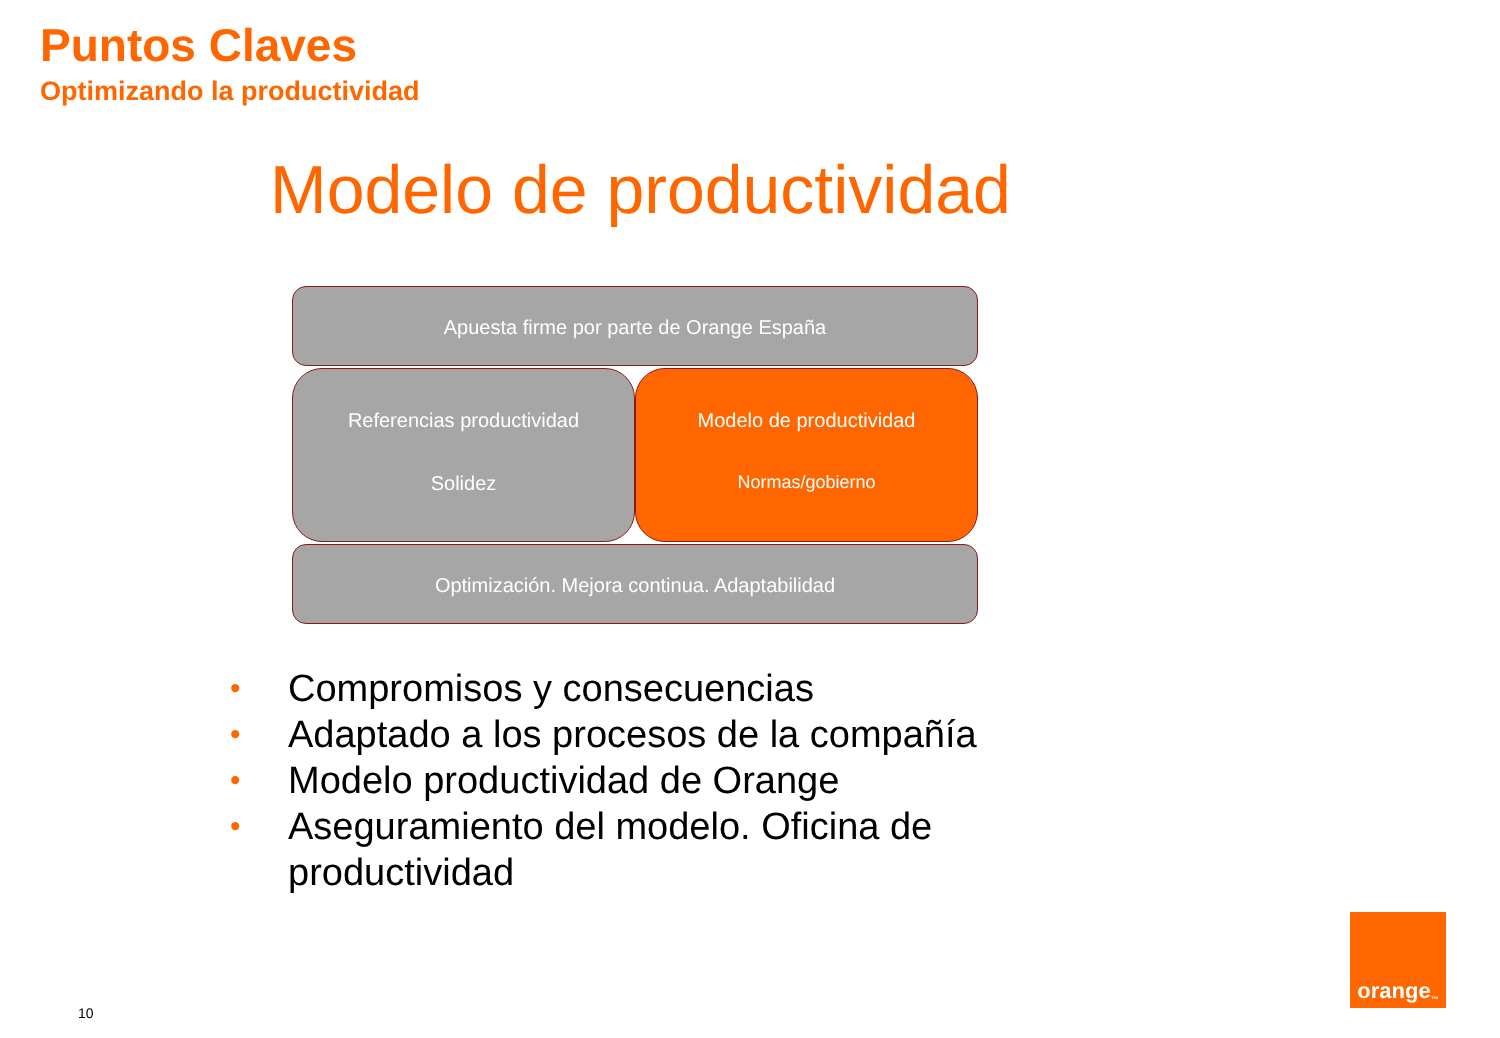Puntos Claves
Optimizando la productividad
Modelo de productividad
Apuesta firme por parte de Orange España
Referencias productividad
Solidez
Modelo de productividad
Normas/gobierno
Optimización. Mejora continua. Adaptabilidad
• Compromisos y consecuencias
• Adaptado a los procesos de la compañía
• Modelo productividad de Orange
• Aseguramiento del modelo. Oficina de productividad
10
orange<sup>™</sup>